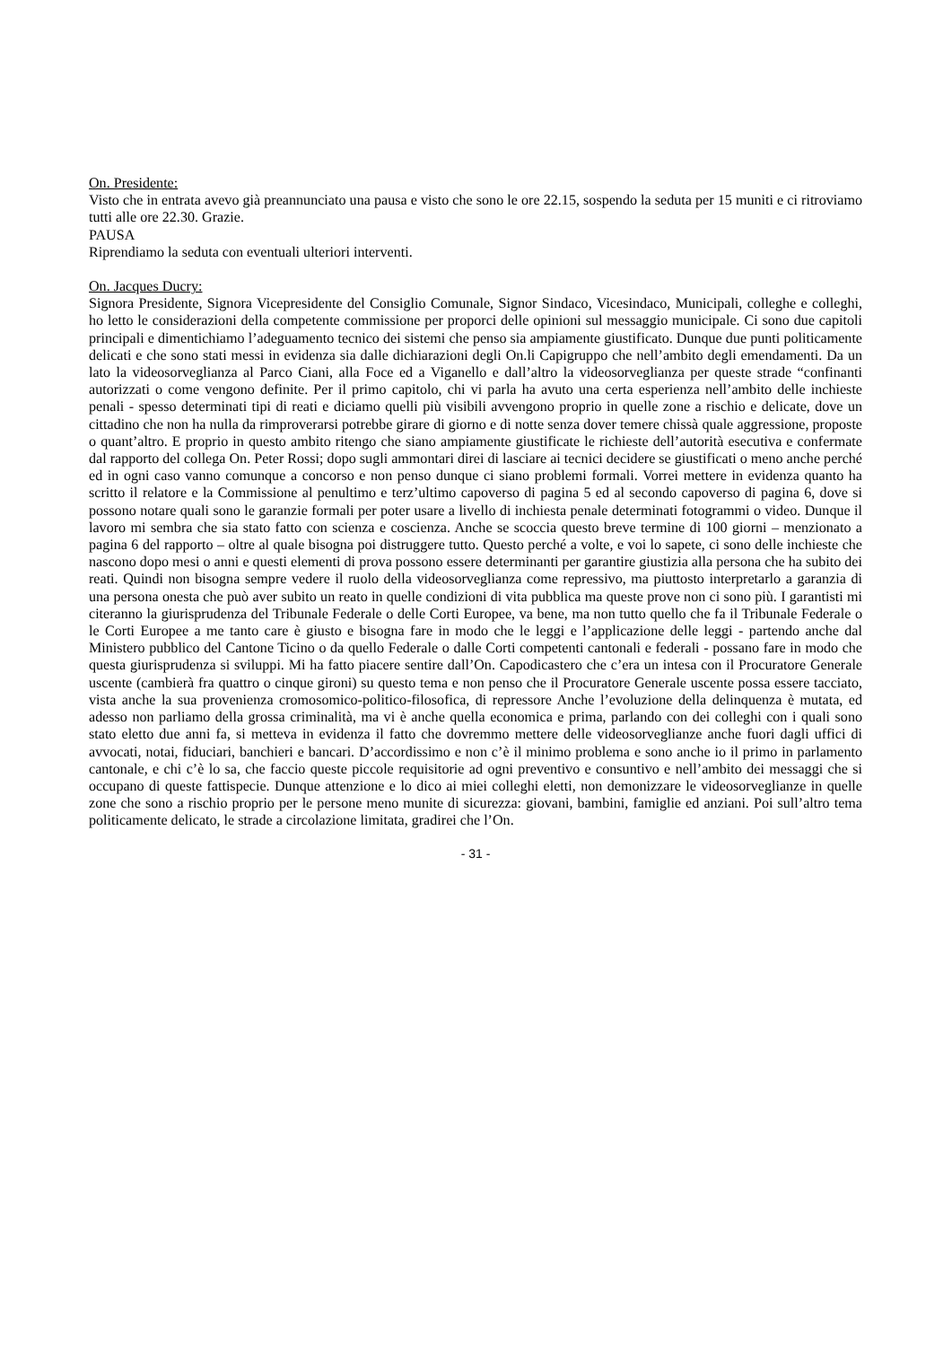On. Presidente:
Visto che in entrata avevo già preannunciato una pausa e visto che sono le ore 22.15, sospendo la seduta per 15 muniti e ci ritroviamo tutti alle ore 22.30. Grazie.
PAUSA
Riprendiamo la seduta con eventuali ulteriori interventi.
On. Jacques Ducry:
Signora Presidente, Signora Vicepresidente del Consiglio Comunale, Signor Sindaco, Vicesindaco, Municipali, colleghe e colleghi, ho letto le considerazioni della competente commissione per proporci delle opinioni sul messaggio municipale. Ci sono due capitoli principali e dimentichiamo l’adeguamento tecnico dei sistemi che penso sia ampiamente giustificato. Dunque due punti politicamente delicati e che sono stati messi in evidenza sia dalle dichiarazioni degli On.li Capigruppo che nell’ambito degli emendamenti. Da un lato la videosorveglianza al Parco Ciani, alla Foce ed a Viganello e dall’altro la videosorveglianza per queste strade “confinanti autorizzati o come vengono definite. Per il primo capitolo, chi vi parla ha avuto una certa esperienza nell’ambito delle inchieste penali - spesso determinati tipi di reati e diciamo quelli più visibili avvengono proprio in quelle zone a rischio e delicate, dove un cittadino che non ha nulla da rimproverarsi potrebbe girare di giorno e di notte senza dover temere chissà quale aggressione, proposte o quant’altro. E proprio in questo ambito ritengo che siano ampiamente giustificate le richieste dell’autorità esecutiva e confermate dal rapporto del collega On. Peter Rossi; dopo sugli ammontari direi di lasciare ai tecnici decidere se giustificati o meno anche perché ed in ogni caso vanno comunque a concorso e non penso dunque ci siano problemi formali. Vorrei mettere in evidenza quanto ha scritto il relatore e la Commissione al penultimo e terz’ultimo capoverso di pagina 5 ed al secondo capoverso di pagina 6, dove si possono notare quali sono le garanzie formali per poter usare a livello di inchiesta penale determinati fotogrammi o video. Dunque il lavoro mi sembra che sia stato fatto con scienza e coscienza. Anche se scoccia questo breve termine di 100 giorni – menzionato a pagina 6 del rapporto – oltre al quale bisogna poi distruggere tutto. Questo perché a volte, e voi lo sapete, ci sono delle inchieste che nascono dopo mesi o anni e questi elementi di prova possono essere determinanti per garantire giustizia alla persona che ha subito dei reati. Quindi non bisogna sempre vedere il ruolo della videosorveglianza come repressivo, ma piuttosto interpretarlo a garanzia di una persona onesta che può aver subito un reato in quelle condizioni di vita pubblica ma queste prove non ci sono più. I garantisti mi citeranno la giurisprudenza del Tribunale Federale o delle Corti Europee, va bene, ma non tutto quello che fa il Tribunale Federale o le Corti Europee a me tanto care è giusto e bisogna fare in modo che le leggi e l’applicazione delle leggi - partendo anche dal Ministero pubblico del Cantone Ticino o da quello Federale o dalle Corti competenti cantonali e federali - possano fare in modo che questa giurisprudenza si sviluppi. Mi ha fatto piacere sentire dall’On. Capodicastero che c’era un intesa con il Procuratore Generale uscente (cambierà fra quattro o cinque gironi) su questo tema e non penso che il Procuratore Generale uscente possa essere tacciato, vista anche la sua provenienza cromosomico-politico-filosofica, di repressore Anche l’evoluzione della delinquenza è mutata, ed adesso non parliamo della grossa criminalità, ma vi è anche quella economica e prima, parlando con dei colleghi con i quali sono stato eletto due anni fa, si metteva in evidenza il fatto che dovremmo mettere delle videosorveglianze anche fuori dagli uffici di avvocati, notai, fiduciari, banchieri e bancari. D’accordissimo e non c’è il minimo problema e sono anche io il primo in parlamento cantonale, e chi c’è lo sa, che faccio queste piccole requisitorie ad ogni preventivo e consuntivo e nell’ambito dei messaggi che si occupano di queste fattispecie. Dunque attenzione e lo dico ai miei colleghi eletti, non demonizzare le videosorveglianze in quelle zone che sono a rischio proprio per le persone meno munite di sicurezza: giovani, bambini, famiglie ed anziani. Poi sull’altro tema politicamente delicato, le strade a circolazione limitata, gradirei che l’On.
- 31 -